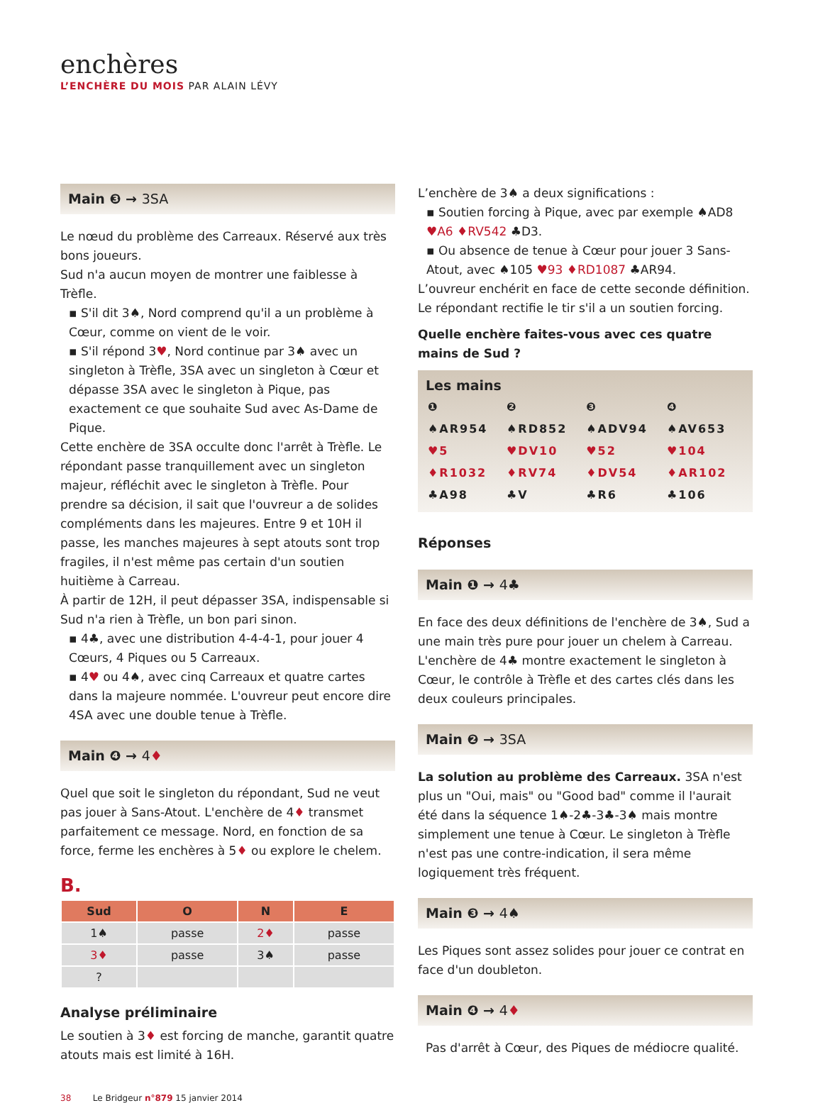enchères
L’ENCHÈRE DU MOIS PAR ALAIN LÉVY
Main ❸ → 3SA
Le nœud du problème des Carreaux. Réservé aux très bons joueurs.
Sud n'a aucun moyen de montrer une faiblesse à Trèfle.
▪ S'il dit 3♠, Nord comprend qu'il a un problème à Cœur, comme on vient de le voir.
▪ S'il répond 3♥, Nord continue par 3♠ avec un singleton à Trèfle, 3SA avec un singleton à Cœur et dépasse 3SA avec le singleton à Pique, pas exactement ce que souhaite Sud avec As-Dame de Pique.
Cette enchère de 3SA occulte donc l'arrêt à Trèfle. Le répondant passe tranquillement avec un singleton majeur, réfléchit avec le singleton à Trèfle. Pour prendre sa décision, il sait que l'ouvreur a de solides compléments dans les majeures. Entre 9 et 10H il passe, les manches majeures à sept atouts sont trop fragiles, il n'est même pas certain d'un soutien huitième à Carreau.
À partir de 12H, il peut dépasser 3SA, indispensable si Sud n'a rien à Trèfle, un bon pari sinon.
▪ 4♣, avec une distribution 4-4-4-1, pour jouer 4 Cœurs, 4 Piques ou 5 Carreaux.
▪ 4♥ ou 4♠, avec cinq Carreaux et quatre cartes dans la majeure nommée. L'ouvreur peut encore dire 4SA avec une double tenue à Trèfle.
Main ❹ → 4♦
Quel que soit le singleton du répondant, Sud ne veut pas jouer à Sans-Atout. L'enchère de 4♦ transmet parfaitement ce message. Nord, en fonction de sa force, ferme les enchères à 5♦ ou explore le chelem.
B.
| Sud | O | N | E |
| --- | --- | --- | --- |
| 1♠ | passe | 2♦ | passe |
| 3♦ | passe | 3♠ | passe |
| ? | | | |
Analyse préliminaire
Le soutien à 3♦ est forcing de manche, garantit quatre atouts mais est limité à 16H.
L’enchère de 3♠ a deux significations :
▪ Soutien forcing à Pique, avec par exemple ♠AD8 ♥A6 ♦RV542 ♣D3.
▪ Ou absence de tenue à Cœur pour jouer 3 Sans-Atout, avec ♠105 ♥93 ♦RD1087 ♣AR94.
L’ouvreur enchérit en face de cette seconde définition. Le répondant rectifie le tir s'il a un soutien forcing.
Quelle enchère faites-vous avec ces quatre mains de Sud ?
Les mains
| ❶ | ❷ | ❸ | ❹ |
| ♠AR954 | ♠RD852 | ♠ADV94 | ♠AV653 |
| ♥5 | ♥DV10 | ♥52 | ♥104 |
| ♦R1032 | ♦RV74 | ♦DV54 | ♦AR102 |
| ♣A98 | ♣V | ♣R6 | ♣106 |
Réponses
Main ❶ → 4♣
En face des deux définitions de l'enchère de 3♠, Sud a une main très pure pour jouer un chelem à Carreau. L'enchère de 4♣ montre exactement le singleton à Cœur, le contrôle à Trèfle et des cartes clés dans les deux couleurs principales.
Main ❷ → 3SA
La solution au problème des Carreaux. 3SA n'est plus un "Oui, mais" ou "Good bad" comme il l'aurait été dans la séquence 1♠-2♣-3♣-3♠ mais montre simplement une tenue à Cœur. Le singleton à Trèfle n'est pas une contre-indication, il sera même logiquement très fréquent.
Main ❸ → 4♠
Les Piques sont assez solides pour jouer ce contrat en face d'un doubleton.
Main ❹ → 4♦
Pas d'arrêt à Cœur, des Piques de médiocre qualité.
38 Le Bridgeur n°879 15 janvier 2014